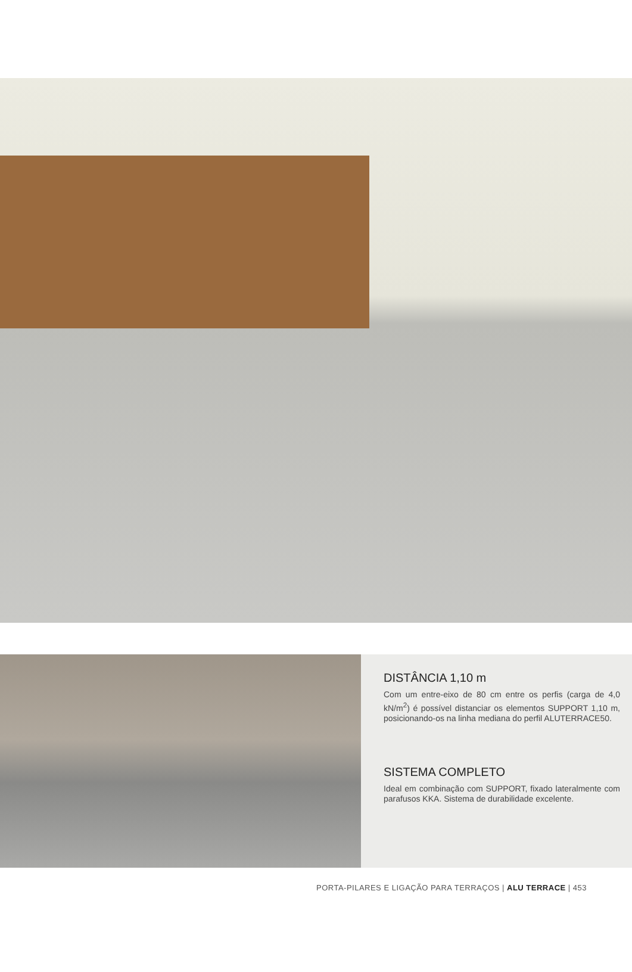DISTÂNCIA 1,10 m
Com um entre-eixo de 80 cm entre os perfis (carga de 4,0 kN/m<sup>2</sup>) é possível distanciar os elementos SUPPORT 1,10 m, posicionando-os na linha mediana do perfil ALUTERRACE50.
SISTEMA COMPLETO
Ideal em combinação com SUPPORT, fixado lateralmente com parafusos KKA. Sistema de durabilidade excelente.
PORTA-PILARES E LIGAÇÃO PARA TERRAÇOS | ALU TERRACE | 453